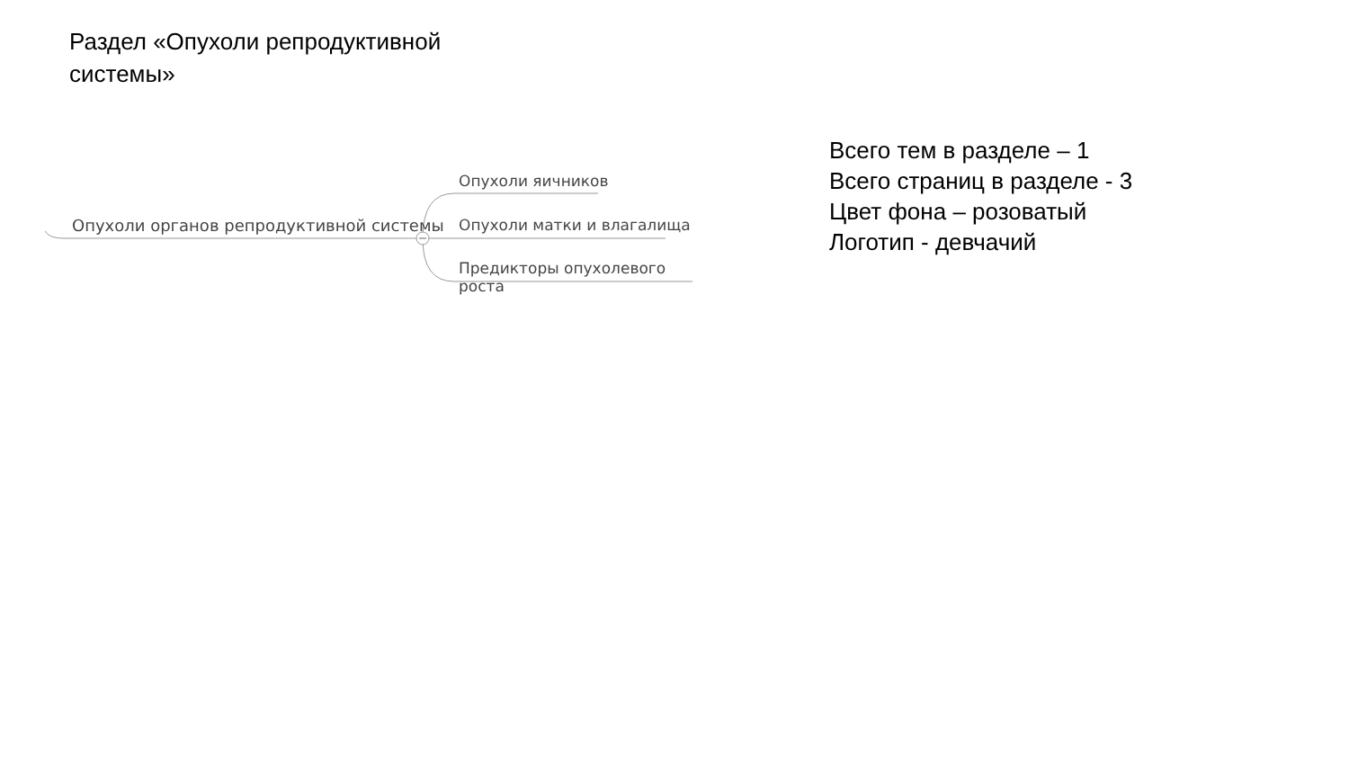Раздел «Опухоли репродуктивной системы»
Опухоли органов репродуктивной системы
Опухоли яичников
Опухоли матки и влагалища
Предикторы опухолевого роста
Всего тем в разделе – 1
Всего страниц в разделе - 3
Цвет фона – розоватый
Логотип - девчачий